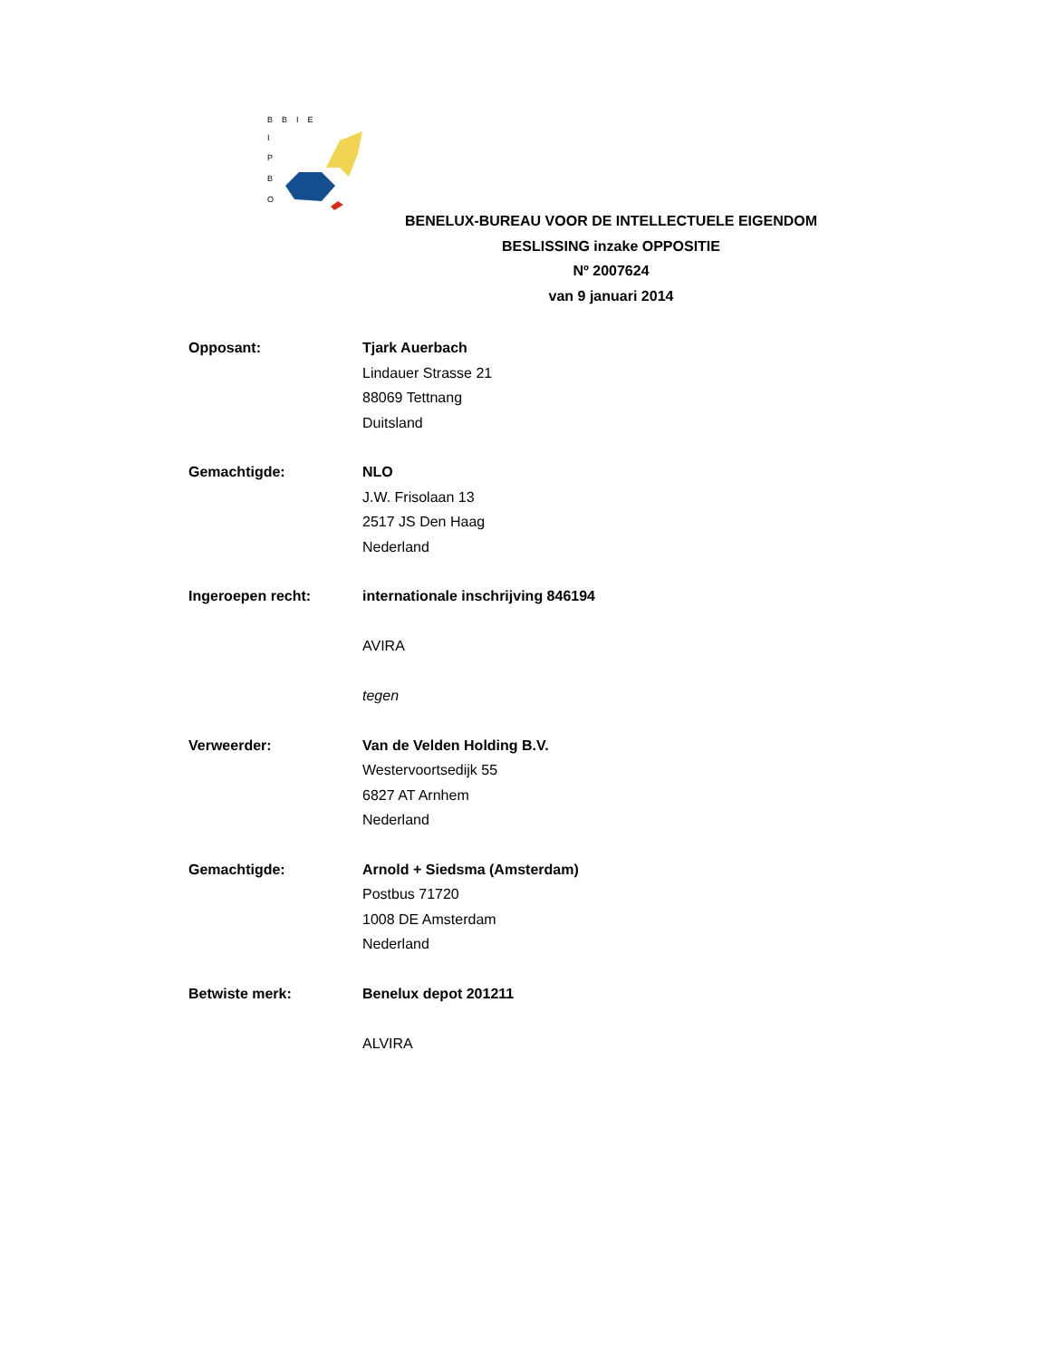B B I E
I
P
B
O
BENELUX-BUREAU VOOR DE INTELLECTUELE EIGENDOM
BESLISSING inzake OPPOSITIE
Nº 2007624
van 9 januari 2014
Opposant: Tjark Auerbach
Lindauer Strasse 21
88069 Tettnang
Duitsland
Gemachtigde: NLO
J.W. Frisolaan 13
2517 JS Den Haag
Nederland
Ingeroepen recht: internationale inschrijving 846194
AVIRA
tegen
Verweerder: Van de Velden Holding B.V.
Westervoortsedijk 55
6827 AT Arnhem
Nederland
Gemachtigde: Arnold + Siedsma (Amsterdam)
Postbus 71720
1008 DE Amsterdam
Nederland
Betwiste merk: Benelux depot 201211
ALVIRA